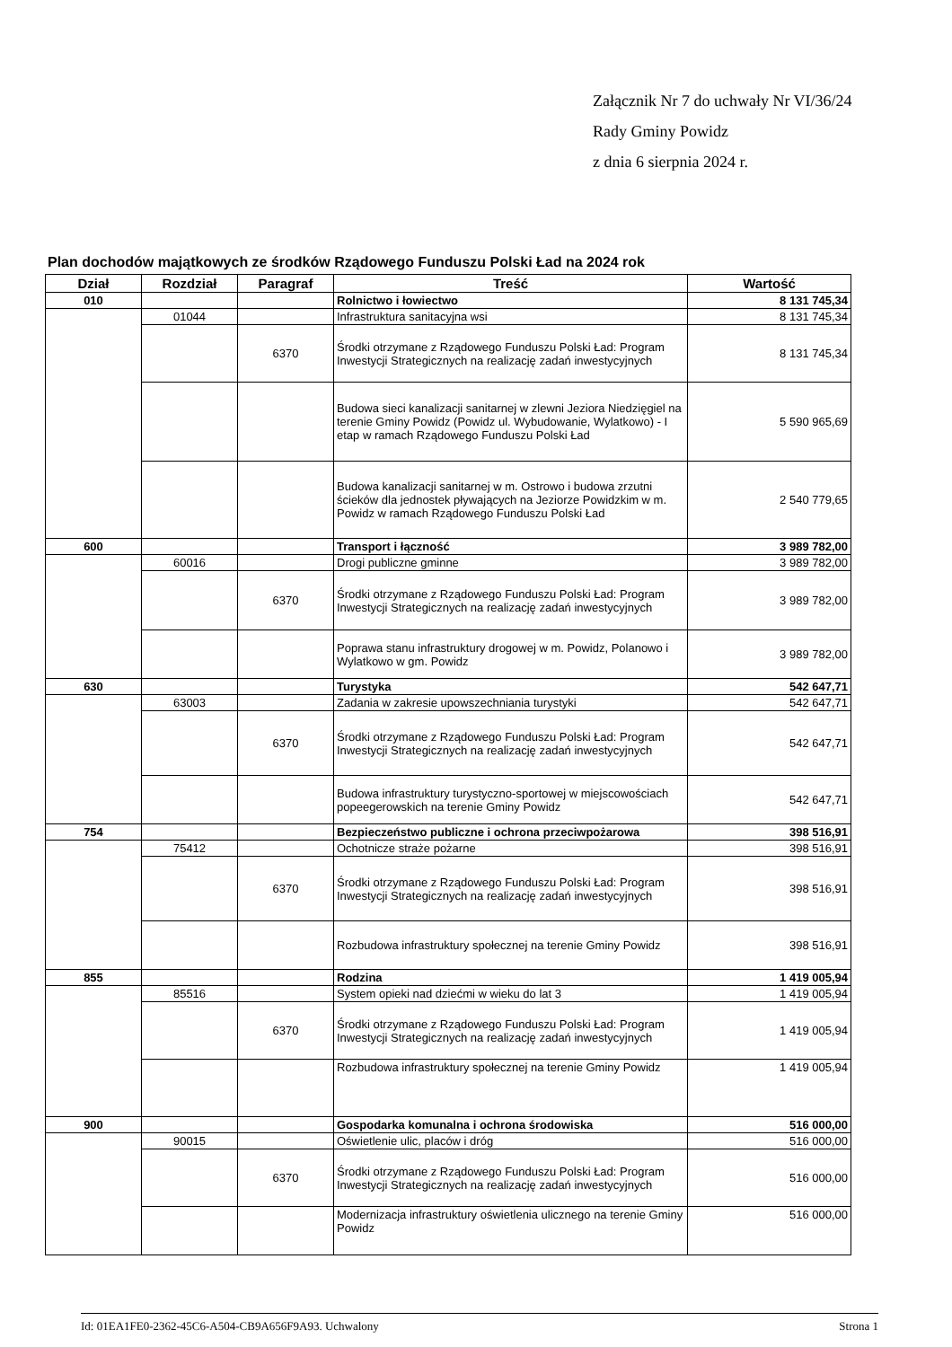Załącznik Nr 7 do uchwały Nr VI/36/24
Rady Gminy Powidz
z dnia 6 sierpnia 2024 r.
Plan dochodów majątkowych ze środków Rządowego Funduszu Polski Ład na 2024 rok
| Dział | Rozdział | Paragraf | Treść | Wartość |
| --- | --- | --- | --- | --- |
| 010 | | | Rolnictwo i łowiectwo | 8 131 745,34 |
| | 01044 | | Infrastruktura sanitacyjna wsi | 8 131 745,34 |
| | | 6370 | Środki otrzymane z Rządowego Funduszu Polski Ład: Program Inwestycji Strategicznych na realizację zadań inwestycyjnych | 8 131 745,34 |
| | | | Budowa sieci kanalizacji sanitarnej w zlewni Jeziora Niedzięgiel na terenie Gminy Powidz (Powidz ul. Wybudowanie, Wylatkowo) - I etap w ramach Rządowego Funduszu Polski Ład | 5 590 965,69 |
| | | | Budowa kanalizacji sanitarnej w m. Ostrowo i budowa zrzutni ścieków dla jednostek pływających na Jeziorze Powidzkim w m. Powidz w ramach Rządowego Funduszu Polski Ład | 2 540 779,65 |
| 600 | | | Transport i łączność | 3 989 782,00 |
| | 60016 | | Drogi publiczne gminne | 3 989 782,00 |
| | | 6370 | Środki otrzymane z Rządowego Funduszu Polski Ład: Program Inwestycji Strategicznych na realizację zadań inwestycyjnych | 3 989 782,00 |
| | | | Poprawa stanu infrastruktury drogowej w m. Powidz, Polanowo i Wylatkowo w gm. Powidz | 3 989 782,00 |
| 630 | | | Turystyka | 542 647,71 |
| | 63003 | | Zadania w zakresie upowszechniania turystyki | 542 647,71 |
| | | 6370 | Środki otrzymane z Rządowego Funduszu Polski Ład: Program Inwestycji Strategicznych na realizację zadań inwestycyjnych | 542 647,71 |
| | | | Budowa infrastruktury turystyczno-sportowej w miejscowościach popeegerowskich na terenie Gminy Powidz | 542 647,71 |
| 754 | | | Bezpieczeństwo publiczne i ochrona przeciwpożarowa | 398 516,91 |
| | 75412 | | Ochotnicze straże pożarne | 398 516,91 |
| | | 6370 | Środki otrzymane z Rządowego Funduszu Polski Ład: Program Inwestycji Strategicznych na realizację zadań inwestycyjnych | 398 516,91 |
| | | | Rozbudowa infrastruktury społecznej na terenie Gminy Powidz | 398 516,91 |
| 855 | | | Rodzina | 1 419 005,94 |
| | 85516 | | System opieki nad dziećmi w wieku do lat 3 | 1 419 005,94 |
| | | 6370 | Środki otrzymane z Rządowego Funduszu Polski Ład: Program Inwestycji Strategicznych na realizację zadań inwestycyjnych | 1 419 005,94 |
| | | | Rozbudowa infrastruktury społecznej na terenie Gminy Powidz | 1 419 005,94 |
| 900 | | | Gospodarka komunalna i ochrona środowiska | 516 000,00 |
| | 90015 | | Oświetlenie ulic, placów i dróg | 516 000,00 |
| | | 6370 | Środki otrzymane z Rządowego Funduszu Polski Ład: Program Inwestycji Strategicznych na realizację zadań inwestycyjnych | 516 000,00 |
| | | | Modernizacja infrastruktury oświetlenia ulicznego na terenie Gminy Powidz | 516 000,00 |
Id: 01EA1FE0-2362-45C6-A504-CB9A656F9A93. Uchwalony Strona 1